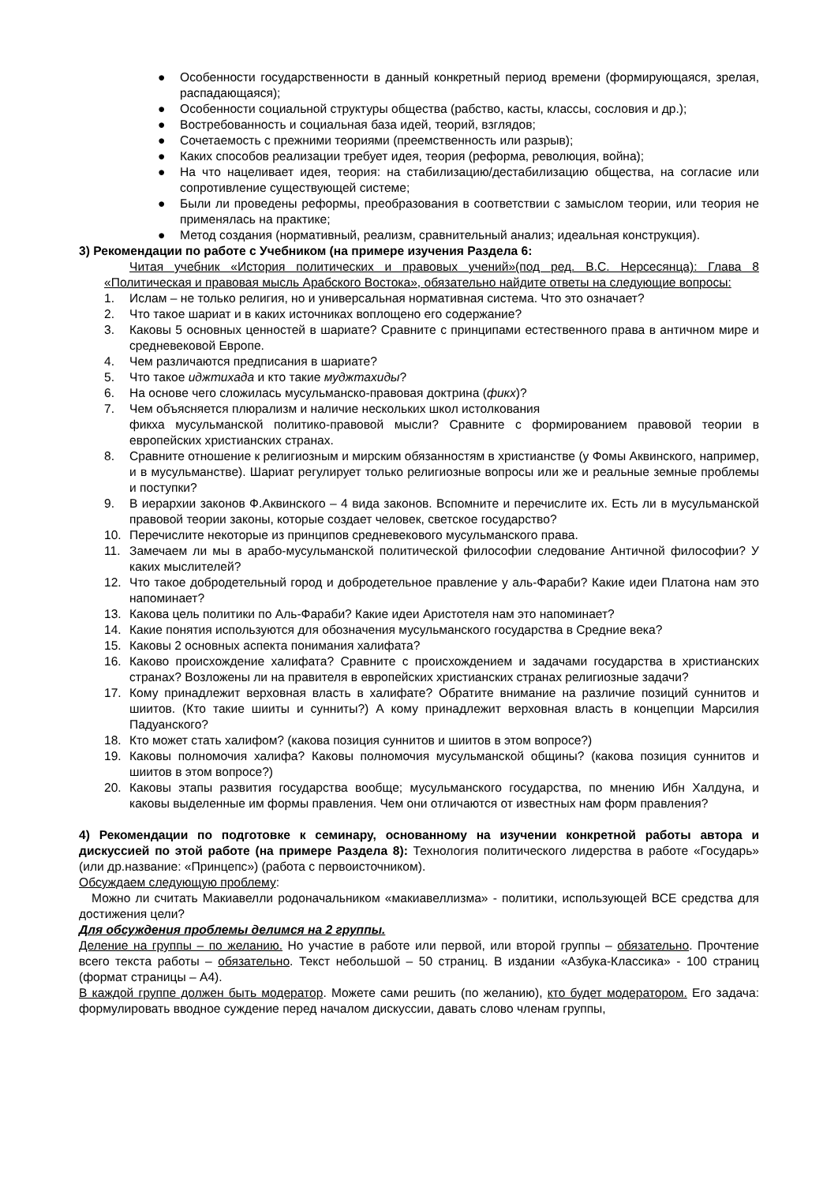● Особенности государственности в данный конкретный период времени (формирующаяся, зрелая, распадающаяся);
● Особенности социальной структуры общества (рабство, касты, классы, сословия и др.);
● Востребованность и социальная база идей, теорий, взглядов;
● Сочетаемость с прежними теориями (преемственность или разрыв);
● Каких способов реализации требует идея, теория (реформа, революция, война);
● На что нацеливает идея, теория: на стабилизацию/дестабилизацию общества, на согласие или сопротивление существующей системе;
● Были ли проведены реформы, преобразования в соответствии с замыслом теории, или теория не применялась на практике;
● Метод создания (нормативный, реализм, сравнительный анализ; идеальная конструкция).
3) Рекомендации по работе с Учебником (на примере изучения Раздела 6:
Читая учебник «История политических и правовых учений»(под ред. В.С. Нерсесянца): Глава 8 «Политическая и правовая мысль Арабского Востока», обязательно найдите ответы на следующие вопросы:
1. Ислам – не только религия, но и универсальная нормативная система. Что это означает?
2. Что такое шариат и в каких источниках воплощено его содержание?
3. Каковы 5 основных ценностей в шариате? Сравните с принципами естественного права в античном мире и средневековой Европе.
4. Чем различаются предписания в шариате?
5. Что такое иджтихада и кто такие муджтахиды?
6. На основе чего сложилась мусульманско-правовая доктрина (фикх)?
7. Чем объясняется плюрализм и наличие нескольких школ истолкования
фикха мусульманской политико-правовой мысли? Сравните с формированием правовой теории в европейских христианских странах.
8. Сравните отношение к религиозным и мирским обязанностям в христианстве (у Фомы Аквинского, например, и в мусульманстве). Шариат регулирует только религиозные вопросы или же и реальные земные проблемы и поступки?
9. В иерархии законов Ф.Аквинского – 4 вида законов. Вспомните и перечислите их. Есть ли в мусульманской правовой теории законы, которые создает человек, светское государство?
10. Перечислите некоторые из принципов средневекового мусульманского права.
11. Замечаем ли мы в арабо-мусульманской политической философии следование Античной философии? У каких мыслителей?
12. Что такое добродетельный город и добродетельное правление у аль-Фараби? Какие идеи Платона нам это напоминает?
13. Какова цель политики по Аль-Фараби? Какие идеи Аристотеля нам это напоминает?
14. Какие понятия используются для обозначения мусульманского государства в Средние века?
15. Каковы 2 основных аспекта понимания халифата?
16. Каково происхождение халифата? Сравните с происхождением и задачами государства в христианских странах? Возложены ли на правителя в европейских христианских странах религиозные задачи?
17. Кому принадлежит верховная власть в халифате? Обратите внимание на различие позиций суннитов и шиитов. (Кто такие шииты и сунниты?) А кому принадлежит верховная власть в концепции Марсилия Падуанского?
18. Кто может стать халифом? (какова позиция суннитов и шиитов в этом вопросе?)
19. Каковы полномочия халифа? Каковы полномочия мусульманской общины? (какова позиция суннитов и шиитов в этом вопросе?)
20. Каковы этапы развития государства вообще; мусульманского государства, по мнению Ибн Халдуна, и каковы выделенные им формы правления. Чем они отличаются от известных нам форм правления?
4) Рекомендации по подготовке к семинару, основанному на изучении конкретной работы автора и дискуссией по этой работе (на примере Раздела 8): Технология политического лидерства в работе «Государь» (или др.название: «Принцепс») (работа с первоисточником).
Обсуждаем следующую проблему:
Можно ли считать Макиавелли родоначальником «макиавеллизма» - политики, использующей ВСЕ средства для достижения цели?
Для обсуждения проблемы делимся на 2 группы.
Деление на группы – по желанию. Но участие в работе или первой, или второй группы – обязательно. Прочтение всего текста работы – обязательно. Текст небольшой – 50 страниц. В издании «Азбука-Классика» - 100 страниц (формат страницы – А4).
В каждой группе должен быть модератор. Можете сами решить (по желанию), кто будет модератором. Его задача: формулировать вводное суждение перед началом дискуссии, давать слово членам группы,